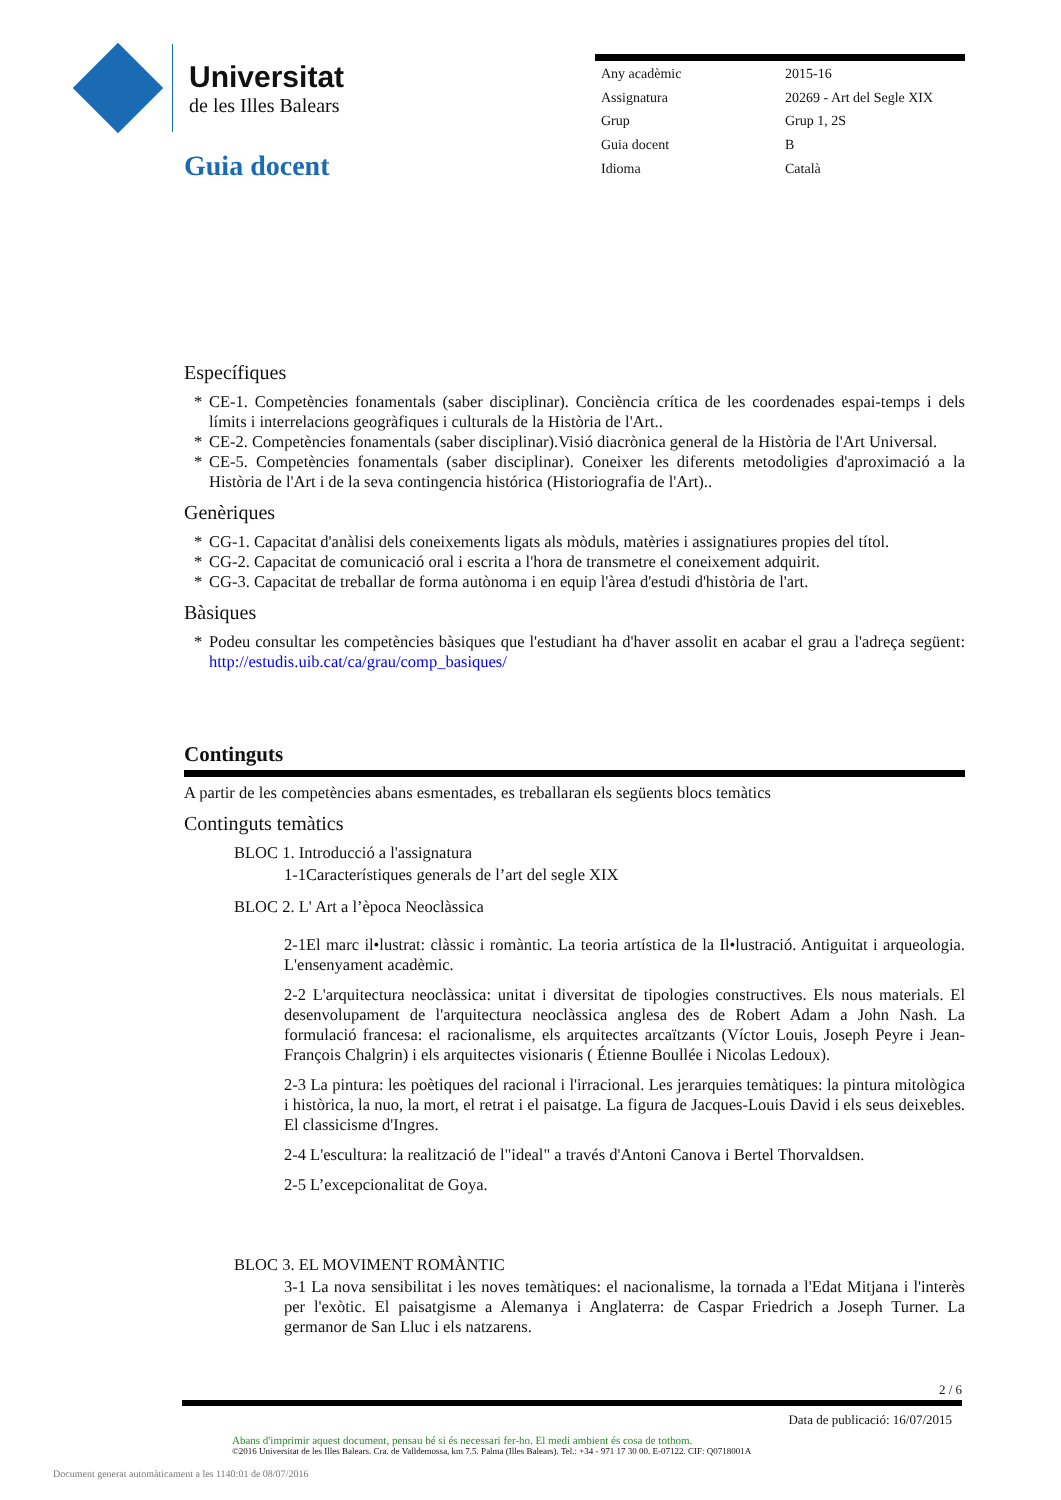Universitat
de les Illes Balears
Guia docent
| Any acadèmic | 2015-16 |
| Assignatura | 20269 - Art del Segle XIX |
| Grup | Grup 1, 2S |
| Guia docent | B |
| Idioma | Català |
Específiques
* CE-1. Competències fonamentals (saber disciplinar). Conciència crítica de les coordenades espai-temps i dels límits i interrelacions geogràfiques i culturals de la Història de l'Art..
* CE-2. Competències fonamentals (saber disciplinar).Visió diacrònica general de la Història de l'Art Universal.
* CE-5. Competències fonamentals (saber disciplinar). Coneixer les diferents metodoligies d'aproximació a la Història de l'Art i de la seva contingencia histórica (Historiografia de l'Art)..
Genèriques
* CG-1. Capacitat d'anàlisi dels coneixements ligats als mòduls, matèries i assignatiures propies del títol.
* CG-2. Capacitat de comunicació oral i escrita a l'hora de transmetre el coneixement adquirit.
* CG-3. Capacitat de treballar de forma autònoma i en equip l'àrea d'estudi d'història de l'art.
Bàsiques
* Podeu consultar les competències bàsiques que l'estudiant ha d'haver assolit en acabar el grau a l'adreça següent: http://estudis.uib.cat/ca/grau/comp_basiques/
Continguts
A partir de les competències abans esmentades, es treballaran els següents blocs temàtics
Continguts temàtics
BLOC 1. Introducció a l'assignatura
1-1Característiques generals de l’art del segle XIX
BLOC 2. L' Art a l’època Neoclàssica
2-1El marc il•lustrat: clàssic i romàntic. La teoria artística de la Il•lustració. Antiguitat i arqueologia. L'ensenyament acadèmic.
2-2 L'arquitectura neoclàssica: unitat i diversitat de tipologies constructives. Els nous materials. El desenvolupament de l'arquitectura neoclàssica anglesa des de Robert Adam a John Nash. La formulació francesa: el racionalisme, els arquitectes arcaïtzants (Víctor Louis, Joseph Peyre i Jean-François Chalgrin) i els arquitectes visionaris ( Étienne Boullée i Nicolas Ledoux).
2-3 La pintura: les poètiques del racional i l'irracional. Les jerarquies temàtiques: la pintura mitològica i històrica, la nuo, la mort, el retrat i el paisatge. La figura de Jacques-Louis David i els seus deixebles. El classicisme d'Ingres.
2-4 L'escultura: la realització de l"ideal" a través d'Antoni Canova i Bertel Thorvaldsen.
2-5 L’excepcionalitat de Goya.
BLOC 3. EL MOVIMENT ROMÀNTIC
3-1 La nova sensibilitat i les noves temàtiques: el nacionalisme, la tornada a l'Edat Mitjana i l'interès per l'exòtic. El paisatgisme a Alemanya i Anglaterra: de Caspar Friedrich a Joseph Turner. La germanor de San Lluc i els natzarens.
2 / 6
Data de publicació: 16/07/2015
Abans d'imprimir aquest document, pensau bé si és necessari fer-ho. El medi ambient és cosa de tothom.
©2016 Universitat de les Illes Balears. Cra. de Valldemossa, km 7.5. Palma (Illes Balears). Tel.: +34 - 971 17 30 00. E-07122. CIF: Q0718001A
Document generat automàticament a les 1140:01 de 08/07/2016